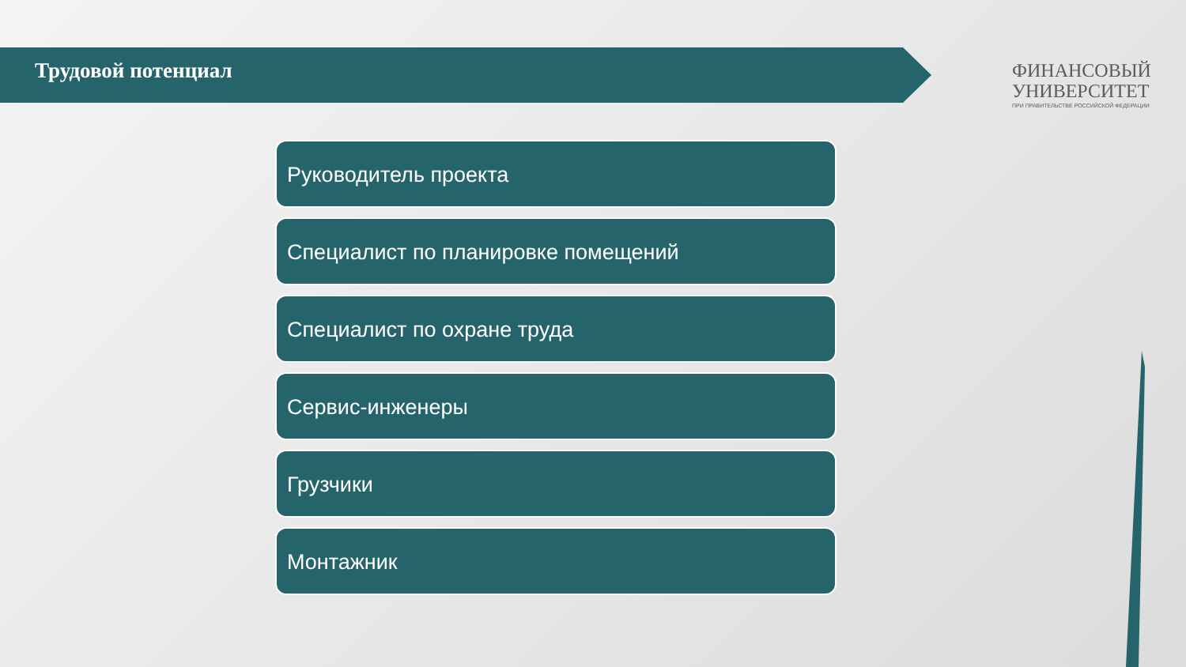Трудовой потенциал
ФИНАНСОВЫЙ
УНИВЕРСИТЕТ
ПРИ ПРАВИТЕЛЬСТВЕ РОССИЙСКОЙ ФЕДЕРАЦИИ
Руководитель проекта
Специалист по планировке помещений
Специалист по охране труда
Сервис-инженеры
Грузчики
Монтажник